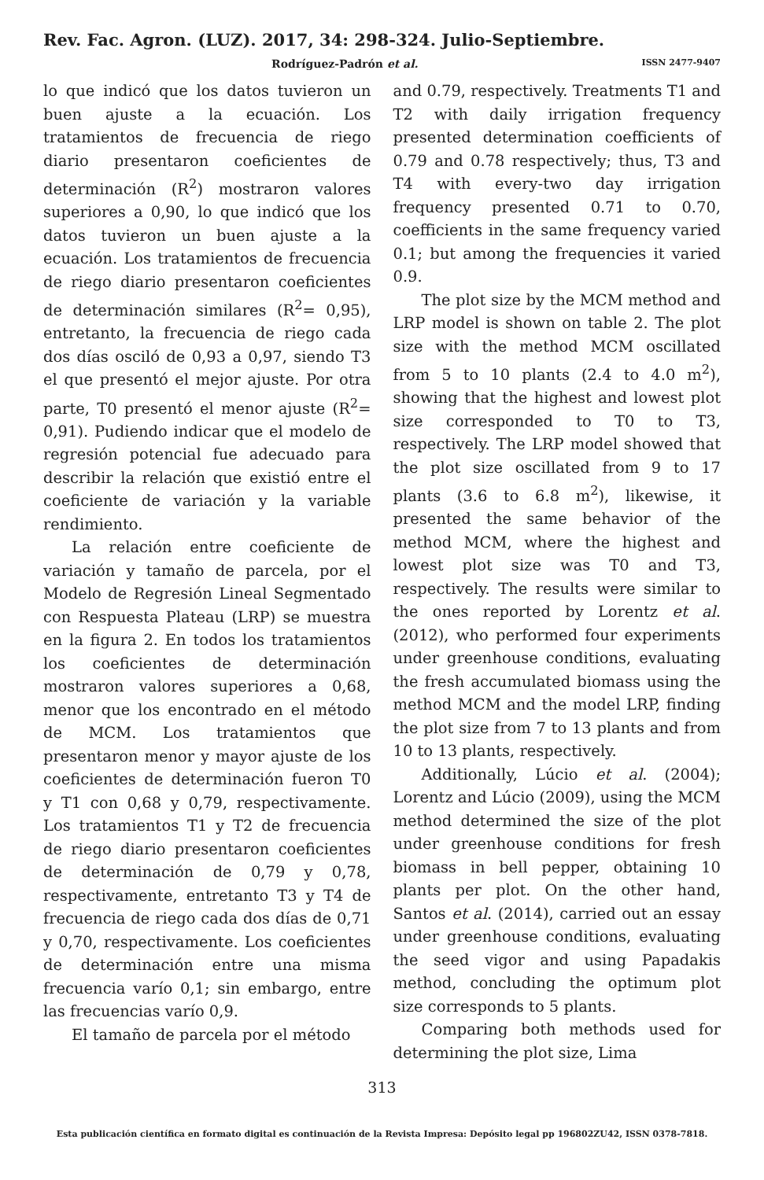Rev. Fac. Agron. (LUZ). 2017, 34: 298-324. Julio-Septiembre.
Rodríguez-Padrón et al. ISSN 2477-9407
lo que indicó que los datos tuvieron un buen ajuste a la ecuación. Los tratamientos de frecuencia de riego diario presentaron coeficientes de determinación (R<sup>2</sup>) mostraron valores superiores a 0,90, lo que indicó que los datos tuvieron un buen ajuste a la ecuación. Los tratamientos de frecuencia de riego diario presentaron coeficientes de determinación similares (R<sup>2</sup>= 0,95), entretanto, la frecuencia de riego cada dos días osciló de 0,93 a 0,97, siendo T3 el que presentó el mejor ajuste. Por otra parte, T0 presentó el menor ajuste (R<sup>2</sup>= 0,91). Pudiendo indicar que el modelo de regresión potencial fue adecuado para describir la relación que existió entre el coeficiente de variación y la variable rendimiento.
La relación entre coeficiente de variación y tamaño de parcela, por el Modelo de Regresión Lineal Segmentado con Respuesta Plateau (LRP) se muestra en la figura 2. En todos los tratamientos los coeficientes de determinación mostraron valores superiores a 0,68, menor que los encontrado en el método de MCM. Los tratamientos que presentaron menor y mayor ajuste de los coeficientes de determinación fueron T0 y T1 con 0,68 y 0,79, respectivamente. Los tratamientos T1 y T2 de frecuencia de riego diario presentaron coeficientes de determinación de 0,79 y 0,78, respectivamente, entretanto T3 y T4 de frecuencia de riego cada dos días de 0,71 y 0,70, respectivamente. Los coeficientes de determinación entre una misma frecuencia varío 0,1; sin embargo, entre las frecuencias varío 0,9.
El tamaño de parcela por el método
and 0.79, respectively. Treatments T1 and T2 with daily irrigation frequency presented determination coefficients of 0.79 and 0.78 respectively; thus, T3 and T4 with every-two day irrigation frequency presented 0.71 to 0.70, coefficients in the same frequency varied 0.1; but among the frequencies it varied 0.9.
The plot size by the MCM method and LRP model is shown on table 2. The plot size with the method MCM oscillated from 5 to 10 plants (2.4 to 4.0 m<sup>2</sup>), showing that the highest and lowest plot size corresponded to T0 to T3, respectively. The LRP model showed that the plot size oscillated from 9 to 17 plants (3.6 to 6.8 m<sup>2</sup>), likewise, it presented the same behavior of the method MCM, where the highest and lowest plot size was T0 and T3, respectively. The results were similar to the ones reported by Lorentz et al. (2012), who performed four experiments under greenhouse conditions, evaluating the fresh accumulated biomass using the method MCM and the model LRP, finding the plot size from 7 to 13 plants and from 10 to 13 plants, respectively.
Additionally, Lúcio et al. (2004); Lorentz and Lúcio (2009), using the MCM method determined the size of the plot under greenhouse conditions for fresh biomass in bell pepper, obtaining 10 plants per plot. On the other hand, Santos et al. (2014), carried out an essay under greenhouse conditions, evaluating the seed vigor and using Papadakis method, concluding the optimum plot size corresponds to 5 plants.
Comparing both methods used for determining the plot size, Lima
313
Esta publicación científica en formato digital es continuación de la Revista Impresa: Depósito legal pp 196802ZU42, ISSN 0378-7818.